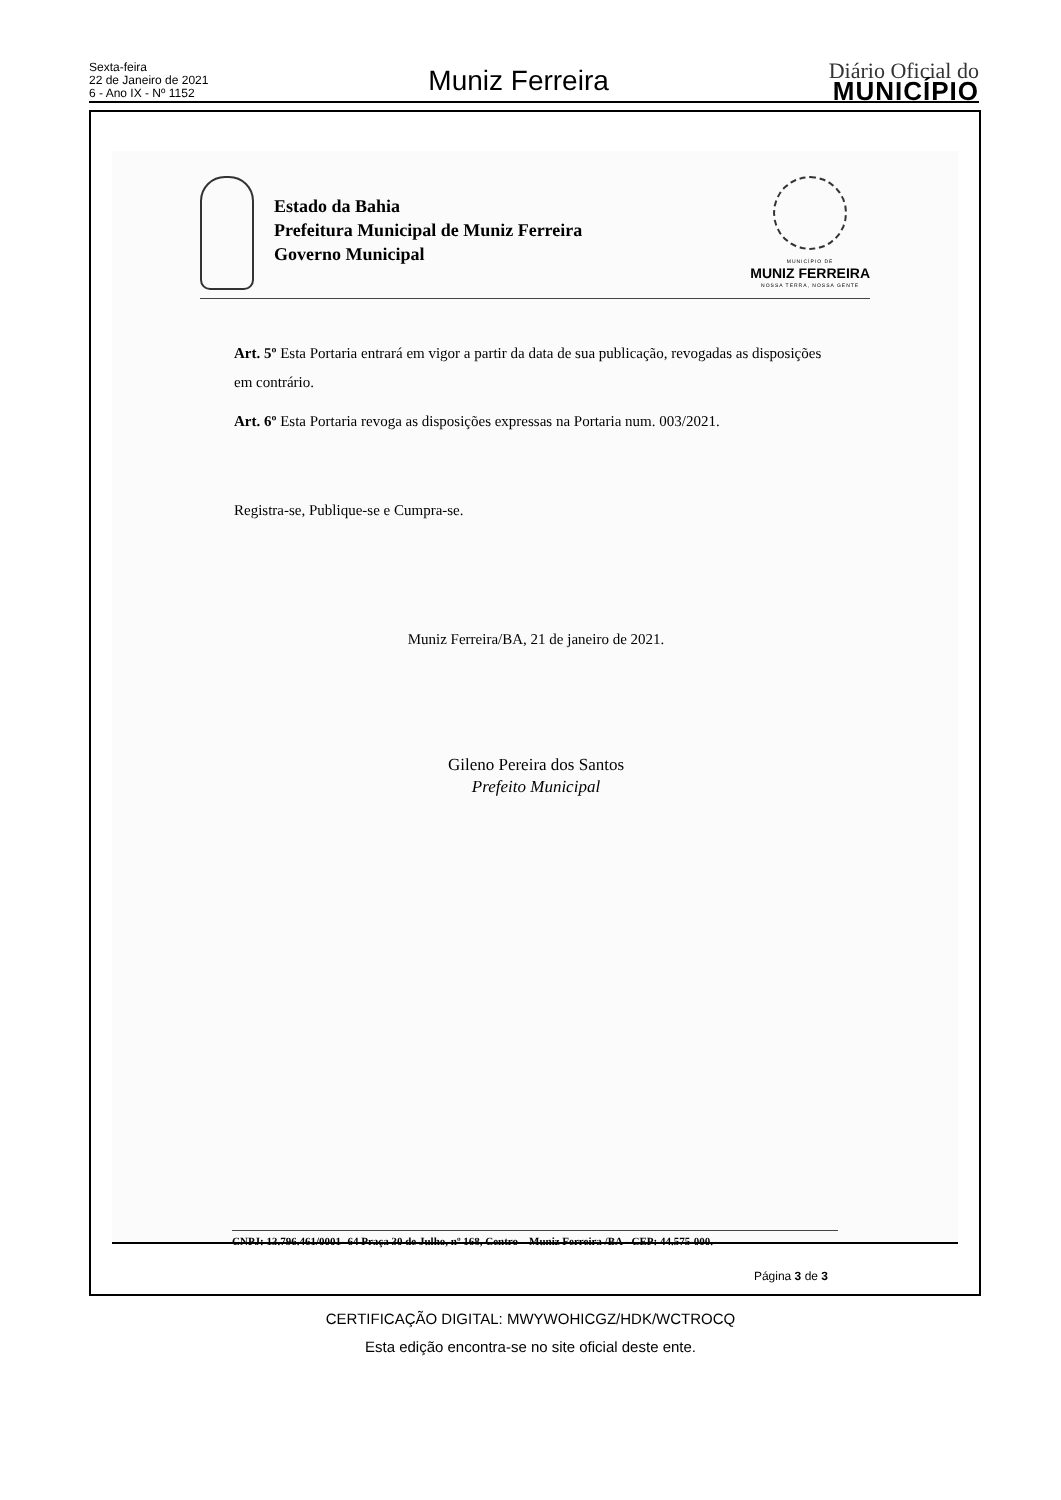Sexta-feira
22 de Janeiro de 2021
6 - Ano IX - Nº 1152
Muniz Ferreira
Diário Oficial do
MUNICÍPIO
Estado da Bahia
Prefeitura Municipal de Muniz Ferreira
Governo Municipal
MUNICÍPIO DE
MUNIZ FERREIRA
NOSSA TERRA, NOSSA GENTE
Art. 5º Esta Portaria entrará em vigor a partir da data de sua publicação, revogadas as disposições em contrário.
Art. 6º Esta Portaria revoga as disposições expressas na Portaria num. 003/2021.
Registra-se, Publique-se e Cumpra-se.
Muniz Ferreira/BA, 21 de janeiro de 2021.
Gileno Pereira dos Santos
Prefeito Municipal
CNPJ: 13.796.461/0001- 64 Praça 30 de Julho, nº 168, Centro – Muniz Ferreira /BA - CEP: 44.575-000.
Página 3 de 3
CERTIFICAÇÃO DIGITAL: MWYWOHICGZ/HDK/WCTROCQ
Esta edição encontra-se no site oficial deste ente.